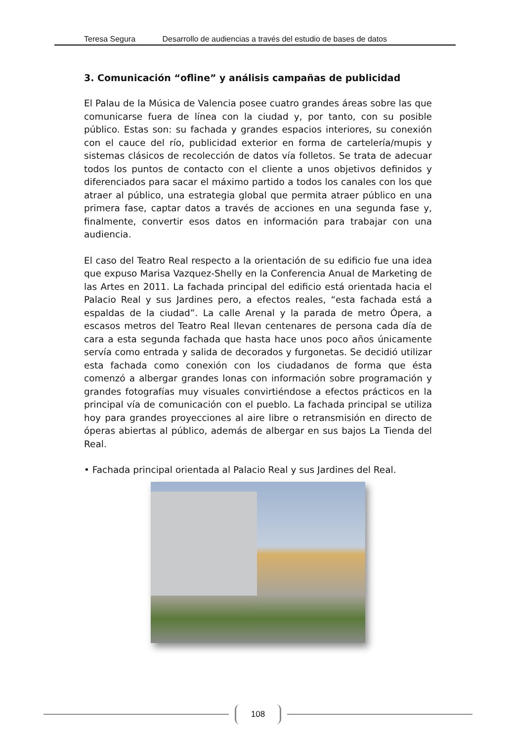Teresa Segura Desarrollo de audiencias a través del estudio de bases de datos
3. Comunicación “ofline” y análisis campañas de publicidad
El Palau de la Música de Valencia posee cuatro grandes áreas sobre las que comunicarse fuera de línea con la ciudad y, por tanto, con su posible público. Estas son: su fachada y grandes espacios interiores, su conexión con el cauce del río, publicidad exterior en forma de cartelería/mupis y sistemas clásicos de recolección de datos vía folletos. Se trata de adecuar todos los puntos de contacto con el cliente a unos objetivos definidos y diferenciados para sacar el máximo partido a todos los canales con los que atraer al público, una estrategia global que permita atraer público en una primera fase, captar datos a través de acciones en una segunda fase y, finalmente, convertir esos datos en información para trabajar con una audiencia.
El caso del Teatro Real respecto a la orientación de su edificio fue una idea que expuso Marisa Vazquez-Shelly en la Conferencia Anual de Marketing de las Artes en 2011. La fachada principal del edificio está orientada hacia el Palacio Real y sus Jardines pero, a efectos reales, “esta fachada está a espaldas de la ciudad”. La calle Arenal y la parada de metro Ópera, a escasos metros del Teatro Real llevan centenares de persona cada día de cara a esta segunda fachada que hasta hace unos poco años únicamente servía como entrada y salida de decorados y furgonetas. Se decidió utilizar esta fachada como conexión con los ciudadanos de forma que ésta comenzó a albergar grandes lonas con información sobre programación y grandes fotografías muy visuales convirtiéndose a efectos prácticos en la principal vía de comunicación con el pueblo. La fachada principal se utiliza hoy para grandes proyecciones al aire libre o retransmisión en directo de óperas abiertas al público, además de albergar en sus bajos La Tienda del Real.
• Fachada principal orientada al Palacio Real y sus Jardines del Real.
108